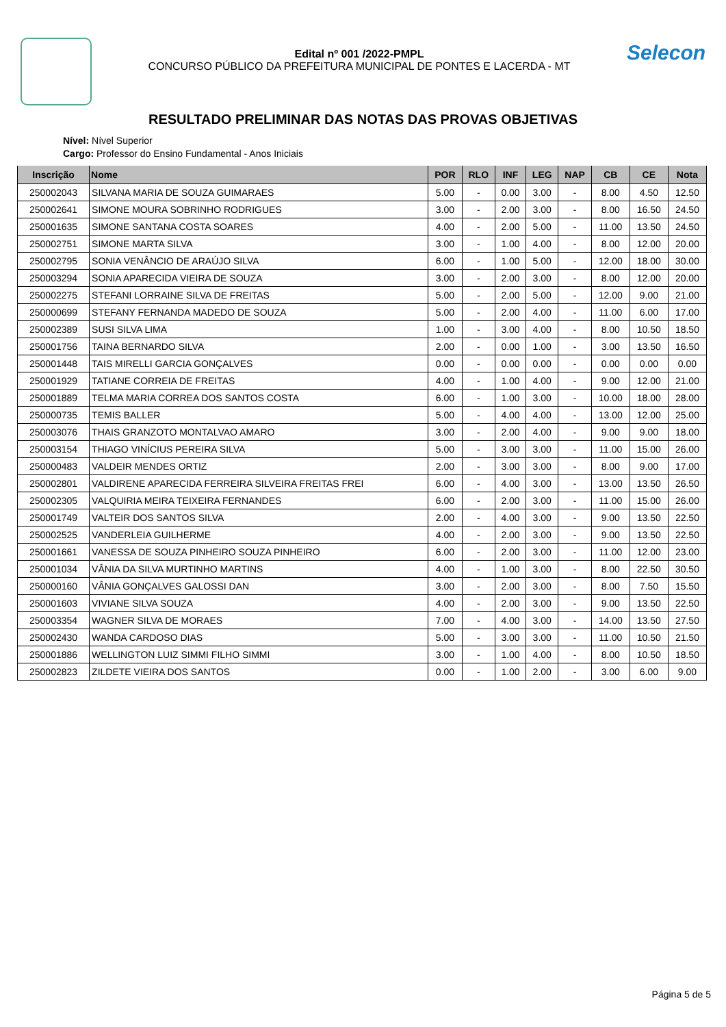Edital nº 001 /2022-PMPL
CONCURSO PÚBLICO DA PREFEITURA MUNICIPAL DE PONTES E LACERDA - MT
Selecon
RESULTADO PRELIMINAR DAS NOTAS DAS PROVAS OBJETIVAS
Nível: Nível Superior
Cargo: Professor do Ensino Fundamental - Anos Iniciais
| Inscrição | Nome | POR | RLO | INF | LEG | NAP | CB | CE | Nota |
| --- | --- | --- | --- | --- | --- | --- | --- | --- | --- |
| 250002043 | SILVANA MARIA DE SOUZA GUIMARAES | 5.00 | - | 0.00 | 3.00 | - | 8.00 | 4.50 | 12.50 |
| 250002641 | SIMONE MOURA SOBRINHO RODRIGUES | 3.00 | - | 2.00 | 3.00 | - | 8.00 | 16.50 | 24.50 |
| 250001635 | SIMONE SANTANA COSTA SOARES | 4.00 | - | 2.00 | 5.00 | - | 11.00 | 13.50 | 24.50 |
| 250002751 | SIMONE MARTA SILVA | 3.00 | - | 1.00 | 4.00 | - | 8.00 | 12.00 | 20.00 |
| 250002795 | SONIA VENÂNCIO DE ARAÚJO SILVA | 6.00 | - | 1.00 | 5.00 | - | 12.00 | 18.00 | 30.00 |
| 250003294 | SONIA APARECIDA VIEIRA DE SOUZA | 3.00 | - | 2.00 | 3.00 | - | 8.00 | 12.00 | 20.00 |
| 250002275 | STEFANI LORRAINE SILVA DE FREITAS | 5.00 | - | 2.00 | 5.00 | - | 12.00 | 9.00 | 21.00 |
| 250000699 | STEFANY FERNANDA MADEDO DE SOUZA | 5.00 | - | 2.00 | 4.00 | - | 11.00 | 6.00 | 17.00 |
| 250002389 | SUSI SILVA LIMA | 1.00 | - | 3.00 | 4.00 | - | 8.00 | 10.50 | 18.50 |
| 250001756 | TAINA BERNARDO SILVA | 2.00 | - | 0.00 | 1.00 | - | 3.00 | 13.50 | 16.50 |
| 250001448 | TAIS MIRELLI GARCIA GONÇALVES | 0.00 | - | 0.00 | 0.00 | - | 0.00 | 0.00 | 0.00 |
| 250001929 | TATIANE CORREIA DE FREITAS | 4.00 | - | 1.00 | 4.00 | - | 9.00 | 12.00 | 21.00 |
| 250001889 | TELMA MARIA CORREA DOS SANTOS COSTA | 6.00 | - | 1.00 | 3.00 | - | 10.00 | 18.00 | 28.00 |
| 250000735 | TEMIS BALLER | 5.00 | - | 4.00 | 4.00 | - | 13.00 | 12.00 | 25.00 |
| 250003076 | THAIS GRANZOTO MONTALVAO AMARO | 3.00 | - | 2.00 | 4.00 | - | 9.00 | 9.00 | 18.00 |
| 250003154 | THIAGO VINÍCIUS PEREIRA SILVA | 5.00 | - | 3.00 | 3.00 | - | 11.00 | 15.00 | 26.00 |
| 250000483 | VALDEIR MENDES ORTIZ | 2.00 | - | 3.00 | 3.00 | - | 8.00 | 9.00 | 17.00 |
| 250002801 | VALDIRENE APARECIDA FERREIRA SILVEIRA FREITAS FREI | 6.00 | - | 4.00 | 3.00 | - | 13.00 | 13.50 | 26.50 |
| 250002305 | VALQUIRIA MEIRA TEIXEIRA FERNANDES | 6.00 | - | 2.00 | 3.00 | - | 11.00 | 15.00 | 26.00 |
| 250001749 | VALTEIR DOS SANTOS SILVA | 2.00 | - | 4.00 | 3.00 | - | 9.00 | 13.50 | 22.50 |
| 250002525 | VANDERLEIA GUILHERME | 4.00 | - | 2.00 | 3.00 | - | 9.00 | 13.50 | 22.50 |
| 250001661 | VANESSA DE SOUZA PINHEIRO SOUZA PINHEIRO | 6.00 | - | 2.00 | 3.00 | - | 11.00 | 12.00 | 23.00 |
| 250001034 | VÂNIA DA SILVA MURTINHO MARTINS | 4.00 | - | 1.00 | 3.00 | - | 8.00 | 22.50 | 30.50 |
| 250000160 | VÂNIA GONÇALVES GALOSSI DAN | 3.00 | - | 2.00 | 3.00 | - | 8.00 | 7.50 | 15.50 |
| 250001603 | VIVIANE SILVA SOUZA | 4.00 | - | 2.00 | 3.00 | - | 9.00 | 13.50 | 22.50 |
| 250003354 | WAGNER SILVA DE MORAES | 7.00 | - | 4.00 | 3.00 | - | 14.00 | 13.50 | 27.50 |
| 250002430 | WANDA CARDOSO DIAS | 5.00 | - | 3.00 | 3.00 | - | 11.00 | 10.50 | 21.50 |
| 250001886 | WELLINGTON LUIZ SIMMI FILHO SIMMI | 3.00 | - | 1.00 | 4.00 | - | 8.00 | 10.50 | 18.50 |
| 250002823 | ZILDETE VIEIRA DOS SANTOS | 0.00 | - | 1.00 | 2.00 | - | 3.00 | 6.00 | 9.00 |
Página 5 de 5